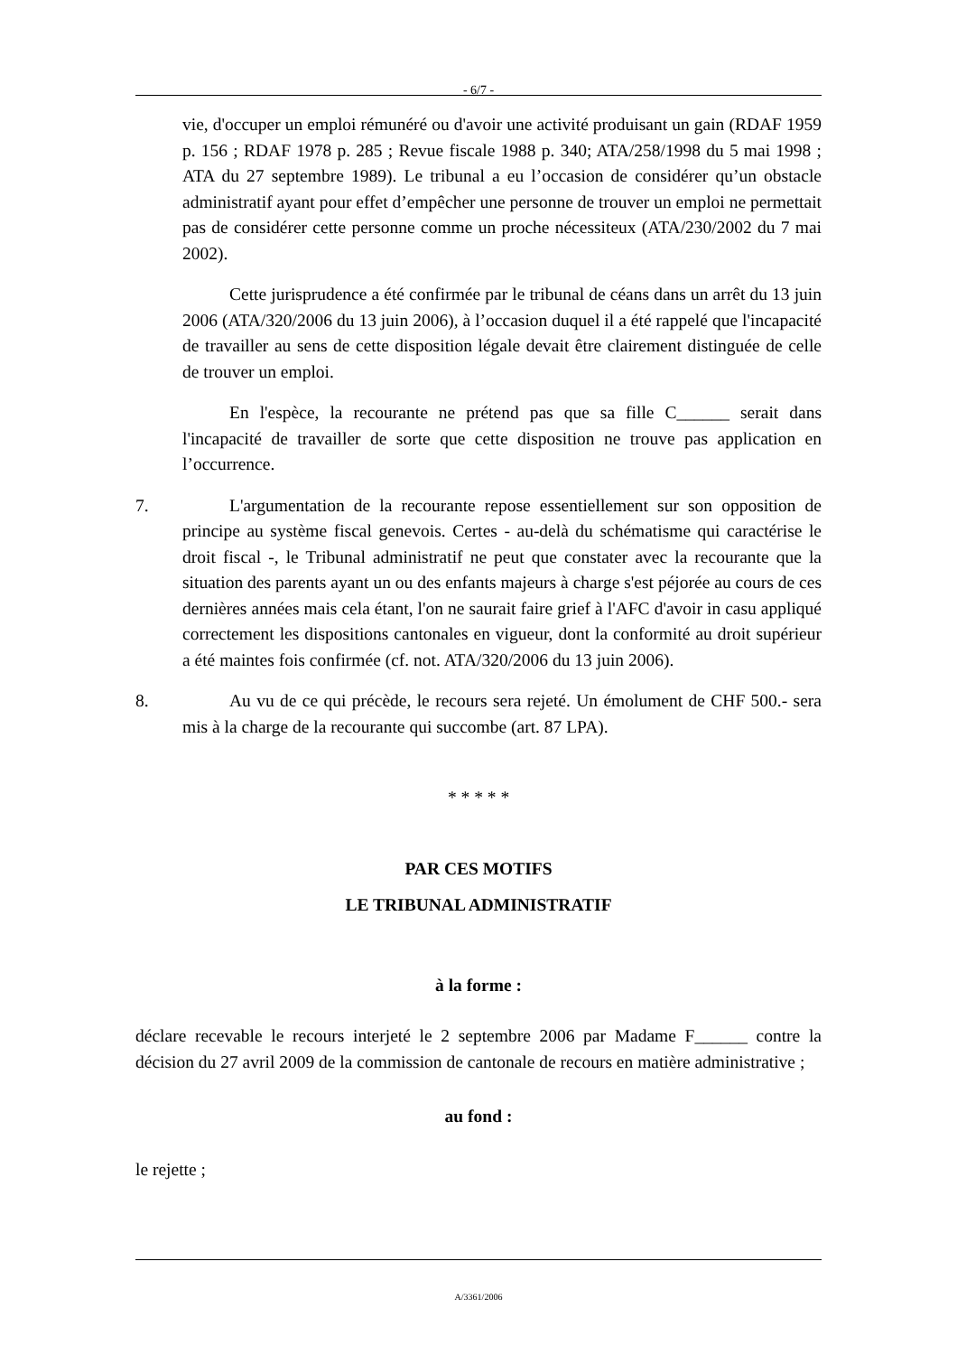- 6/7 -
vie, d'occuper un emploi rémunéré ou d'avoir une activité produisant un gain (RDAF 1959 p. 156 ; RDAF 1978 p. 285 ; Revue fiscale 1988 p. 340; ATA/258/1998 du 5 mai 1998 ; ATA du 27 septembre 1989). Le tribunal a eu l’occasion de considérer qu’un obstacle administratif ayant pour effet d’empêcher une personne de trouver un emploi ne permettait pas de considérer cette personne comme un proche nécessiteux (ATA/230/2002 du 7 mai 2002).
Cette jurisprudence a été confirmée par le tribunal de céans dans un arrêt du 13 juin 2006 (ATA/320/2006 du 13 juin 2006), à l’occasion duquel il a été rappelé que l'incapacité de travailler au sens de cette disposition légale devait être clairement distinguée de celle de trouver un emploi.
En l'espèce, la recourante ne prétend pas que sa fille C______ serait dans l'incapacité de travailler de sorte que cette disposition ne trouve pas application en l’occurrence.
7. L'argumentation de la recourante repose essentiellement sur son opposition de principe au système fiscal genevois. Certes - au-delà du schématisme qui caractérise le droit fiscal -, le Tribunal administratif ne peut que constater avec la recourante que la situation des parents ayant un ou des enfants majeurs à charge s'est péjorée au cours de ces dernières années mais cela étant, l'on ne saurait faire grief à l'AFC d'avoir in casu appliqué correctement les dispositions cantonales en vigueur, dont la conformité au droit supérieur a été maintes fois confirmée (cf. not. ATA/320/2006 du 13 juin 2006).
8. Au vu de ce qui précède, le recours sera rejeté. Un émolument de CHF 500.- sera mis à la charge de la recourante qui succombe (art. 87 LPA).
* * * * *
PAR CES MOTIFS
LE TRIBUNAL ADMINISTRATIF
à la forme :
déclare recevable le recours interjeté le 2 septembre 2006 par Madame F______ contre la décision du 27 avril 2009 de la commission de cantonale de recours en matière administrative ;
au fond :
le rejette ;
A/3361/2006